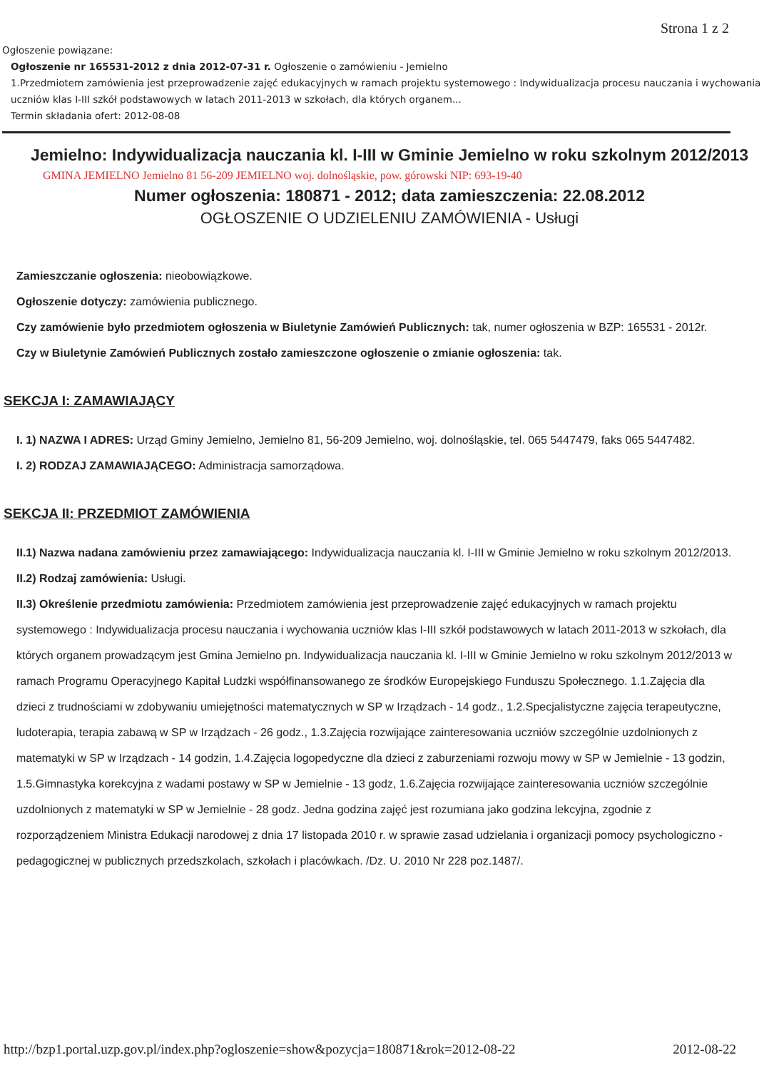Strona 1 z 2
Ogłoszenie powiązane:
Ogłoszenie nr 165531-2012 z dnia 2012-07-31 r. Ogłoszenie o zamówieniu - Jemielno
1.Przedmiotem zamówienia jest przeprowadzenie zajęć edukacyjnych w ramach projektu systemowego : Indywidualizacja procesu nauczania i wychowania uczniów klas I-III szkół podstawowych w latach 2011-2013 w szkołach, dla których organem...
Termin składania ofert: 2012-08-08
Jemielno: Indywidualizacja nauczania kl. I-III w Gminie Jemielno w roku szkolnym 2012/2013
GMINA JEMIELNO Jemielno 81 56-209 JEMIELNO woj. dolnośląskie, pow. górowski NIP: 693-19-40
Numer ogłoszenia: 180871 - 2012; data zamieszczenia: 22.08.2012
OGŁOSZENIE O UDZIELENIU ZAMÓWIENIA - Usługi
Zamieszczanie ogłoszenia: nieobowiązkowe.
Ogłoszenie dotyczy: zamówienia publicznego.
Czy zamówienie było przedmiotem ogłoszenia w Biuletynie Zamówień Publicznych: tak, numer ogłoszenia w BZP: 165531 - 2012r.
Czy w Biuletynie Zamówień Publicznych zostało zamieszczone ogłoszenie o zmianie ogłoszenia: tak.
SEKCJA I: ZAMAWIAJĄCY
I. 1) NAZWA I ADRES: Urząd Gminy Jemielno, Jemielno 81, 56-209 Jemielno, woj. dolnośląskie, tel. 065 5447479, faks 065 5447482.
I. 2) RODZAJ ZAMAWIAJĄCEGO: Administracja samorządowa.
SEKCJA II: PRZEDMIOT ZAMÓWIENIA
II.1) Nazwa nadana zamówieniu przez zamawiającego: Indywidualizacja nauczania kl. I-III w Gminie Jemielno w roku szkolnym 2012/2013.
II.2) Rodzaj zamówienia: Usługi.
II.3) Określenie przedmiotu zamówienia: Przedmiotem zamówienia jest przeprowadzenie zajęć edukacyjnych w ramach projektu systemowego : Indywidualizacja procesu nauczania i wychowania uczniów klas I-III szkół podstawowych w latach 2011-2013 w szkołach, dla których organem prowadzącym jest Gmina Jemielno pn. Indywidualizacja nauczania kl. I-III w Gminie Jemielno w roku szkolnym 2012/2013 w ramach Programu Operacyjnego Kapitał Ludzki współfinansowanego ze środków Europejskiego Funduszu Społecznego. 1.1.Zajęcia dla dzieci z trudnościami w zdobywaniu umiejętności matematycznych w SP w Irządzach - 14 godz., 1.2.Specjalistyczne zajęcia terapeutyczne, ludoterapia, terapia zabawą w SP w Irządzach - 26 godz., 1.3.Zajęcia rozwijające zainteresowania uczniów szczególnie uzdolnionych z matematyki w SP w Irządzach - 14 godzin, 1.4.Zajęcia logopedyczne dla dzieci z zaburzeniami rozwoju mowy w SP w Jemielnie - 13 godzin, 1.5.Gimnastyka korekcyjna z wadami postawy w SP w Jemielnie - 13 godz, 1.6.Zajęcia rozwijające zainteresowania uczniów szczególnie uzdolnionych z matematyki w SP w Jemielnie - 28 godz. Jedna godzina zajęć jest rozumiana jako godzina lekcyjna, zgodnie z rozporządzeniem Ministra Edukacji narodowej z dnia 17 listopada 2010 r. w sprawie zasad udzielania i organizacji pomocy psychologiczno - pedagogicznej w publicznych przedszkolach, szkołach i placówkach. /Dz. U. 2010 Nr 228 poz.1487/.
http://bzp1.portal.uzp.gov.pl/index.php?ogloszenie=show&pozycja=180871&rok=2012-08-22 2012-08-22